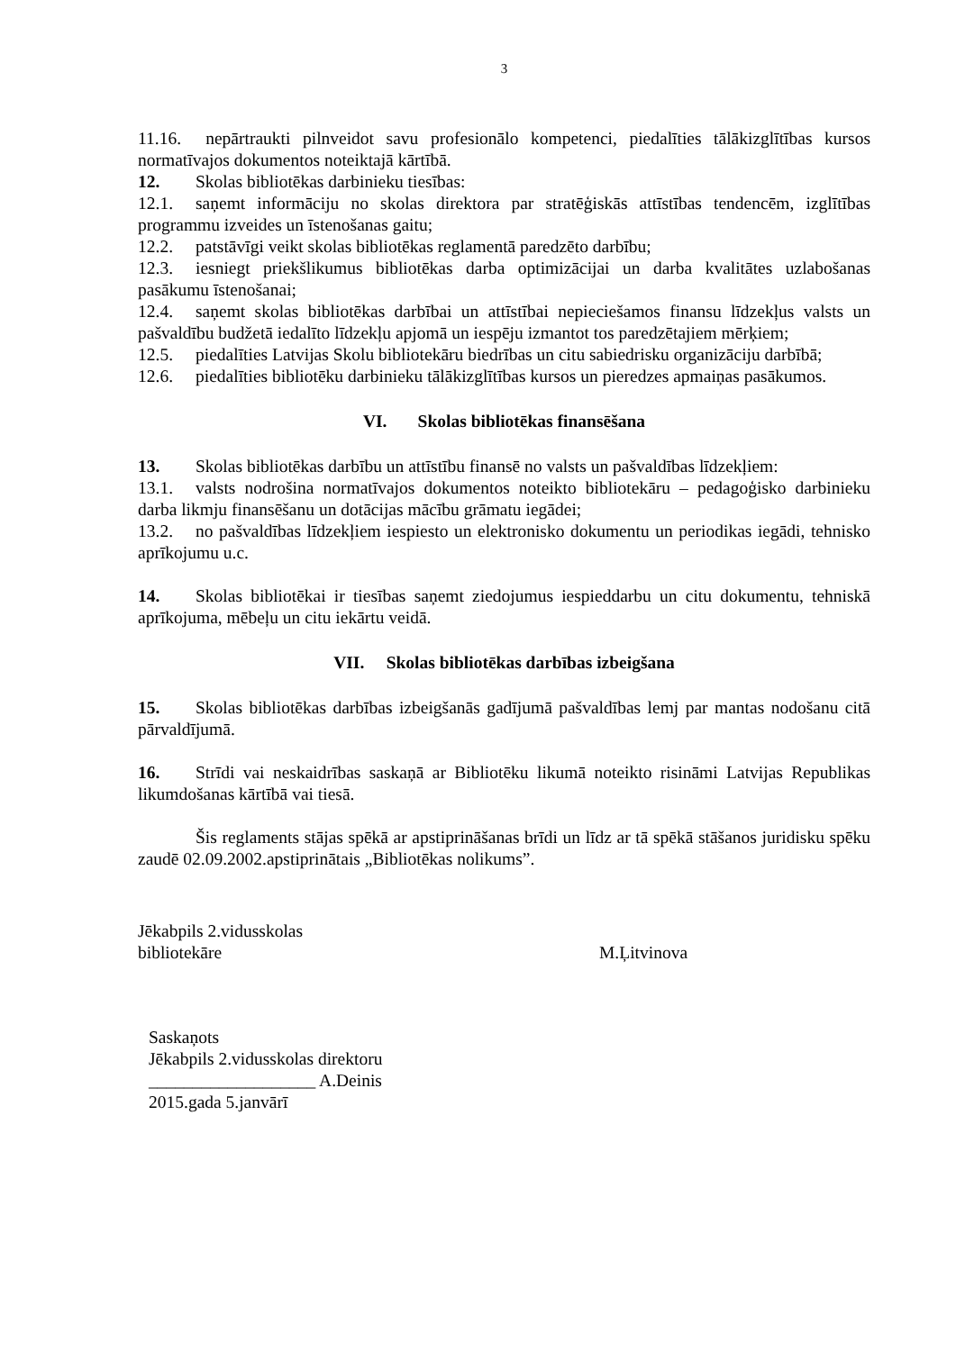3
11.16. nepārtraukti pilnveidot savu profesionālo kompetenci, piedalīties tālākizglītības kursos normatīvajos dokumentos noteiktajā kārtībā.
12. Skolas bibliotēkas darbinieku tiesības:
12.1. saņemt informāciju no skolas direktora par stratēģiskās attīstības tendencēm, izglītības programmu izveides un īstenošanas gaitu;
12.2. patstāvīgi veikt skolas bibliotēkas reglamentā paredzēto darbību;
12.3. iesniegt priekšlikumus bibliotēkas darba optimizācijai un darba kvalitātes uzlabošanas pasākumu īstenošanai;
12.4. saņemt skolas bibliotēkas darbībai un attīstībai nepieciešamos finansu līdzekļus valsts un pašvaldību budžetā iedalīto līdzekļu apjomā un iespēju izmantot tos paredzētajiem mērķiem;
12.5. piedalīties Latvijas Skolu bibliotekāru biedrības un citu sabiedrisku organizāciju darbībā;
12.6. piedalīties bibliotēku darbinieku tālākizglītības kursos un pieredzes apmaiņas pasākumos.
VI. Skolas bibliotēkas finansēšana
13. Skolas bibliotēkas darbību un attīstību finansē no valsts un pašvaldības līdzekļiem:
13.1. valsts nodrošina normatīvajos dokumentos noteikto bibliotekāru – pedagoģisko darbinieku darba likmju finansēšanu un dotācijas mācību grāmatu iegādei;
13.2. no pašvaldības līdzekļiem iespiesto un elektronisko dokumentu un periodikas iegādi, tehnisko aprīkojumu u.c.
14. Skolas bibliotēkai ir tiesības saņemt ziedojumus iespieddarbu un citu dokumentu, tehniskā aprīkojuma, mēbeļu un citu iekārtu veidā.
VII. Skolas bibliotēkas darbības izbeigšana
15. Skolas bibliotēkas darbības izbeigšanās gadījumā pašvaldības lemj par mantas nodošanu citā pārvaldījumā.
16. Strīdi vai neskaidrības saskaņā ar Bibliotēku likumā noteikto risināmi Latvijas Republikas likumdošanas kārtībā vai tiesā.
Šis reglaments stājas spēkā ar apstiprināšanas brīdi un līdz ar tā spēkā stāšanos juridisku spēku zaudē 02.09.2002.apstiprinātais „Bibliotēkas nolikums”.
Jēkabpils 2.vidusskolas
bibliotekāre
M.Ļitvinova
Saskaņots
Jēkabpils 2.vidusskolas direktoru
___________________ A.Deinis
2015.gada 5.janvārī